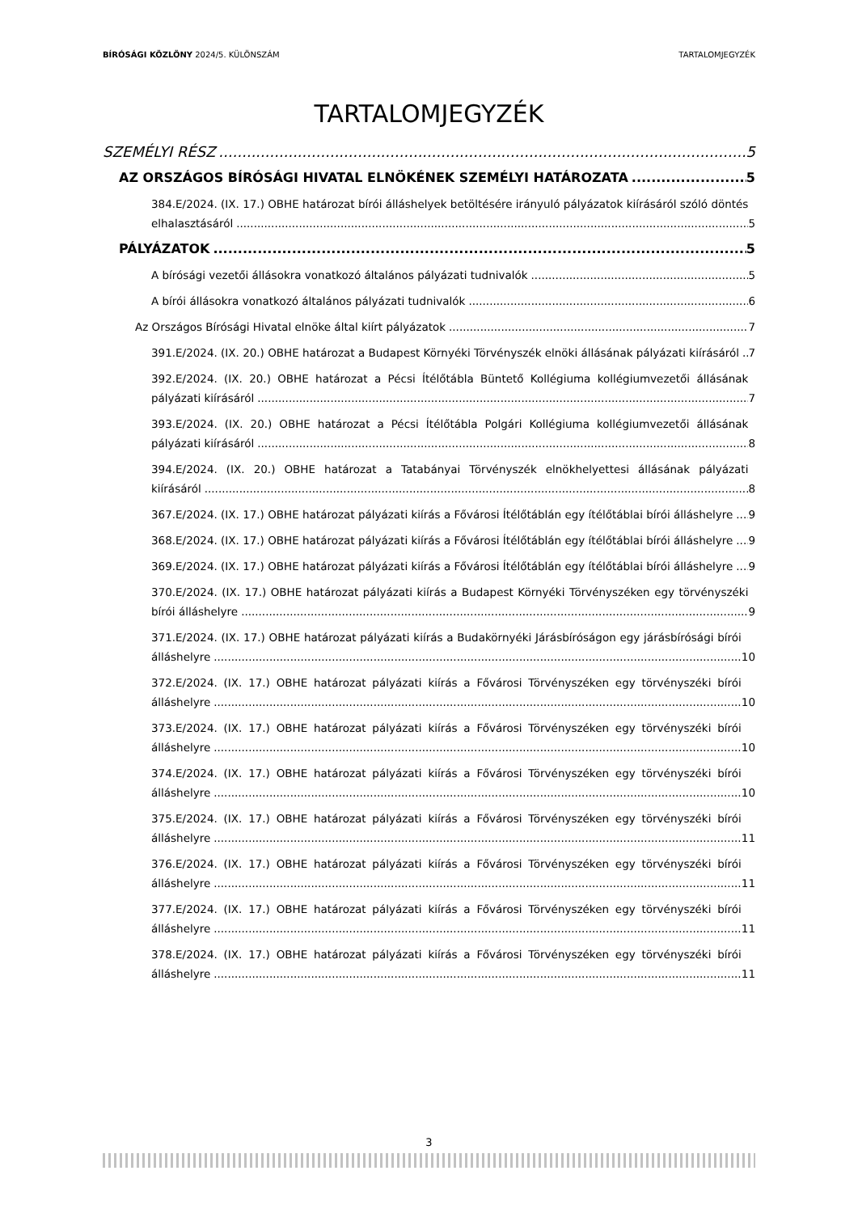BÍRÓSÁGI KÖZLÖNY 2024/5. KÜLÖNSZÁM TARTALOMJEGYZÉK
TARTALOMJEGYZÉK
SZEMÉLYI RÉSZ 5
AZ ORSZÁGOS BÍRÓSÁGI HIVATAL ELNÖKÉNEK SZEMÉLYI HATÁROZATA 5
384.E/2024. (IX. 17.) OBHE határozat bírói álláshelyek betöltésére irányuló pályázatok kiírásáról szóló döntés elhalasztásáról 5
PÁLYÁZATOK 5
A bírósági vezetői állásokra vonatkozó általános pályázati tudnivalók 5
A bírói állásokra vonatkozó általános pályázati tudnivalók 6
Az Országos Bírósági Hivatal elnöke által kiírt pályázatok 7
391.E/2024. (IX. 20.) OBHE határozat a Budapest Környéki Törvényszék elnöki állásának pályázati kiírásáról 7
392.E/2024. (IX. 20.) OBHE határozat a Pécsi Ítélőtábla Büntető Kollégiuma kollégiumvezetői állásának pályázati kiírásáról 7
393.E/2024. (IX. 20.) OBHE határozat a Pécsi Ítélőtábla Polgári Kollégiuma kollégiumvezetői állásának pályázati kiírásáról 8
394.E/2024. (IX. 20.) OBHE határozat a Tatabányai Törvényszék elnökhelyettesi állásának pályázati kiírásáról 8
367.E/2024. (IX. 17.) OBHE határozat pályázati kiírás a Fővárosi Ítélőtáblán egy ítélőtáblai bírói álláshelyre 9
368.E/2024. (IX. 17.) OBHE határozat pályázati kiírás a Fővárosi Ítélőtáblán egy ítélőtáblai bírói álláshelyre 9
369.E/2024. (IX. 17.) OBHE határozat pályázati kiírás a Fővárosi Ítélőtáblán egy ítélőtáblai bírói álláshelyre 9
370.E/2024. (IX. 17.) OBHE határozat pályázati kiírás a Budapest Környéki Törvényszéken egy törvényszéki bírói álláshelyre 9
371.E/2024. (IX. 17.) OBHE határozat pályázati kiírás a Budakörnyéki Járásbíróságon egy járásbírósági bírói álláshelyre 10
372.E/2024. (IX. 17.) OBHE határozat pályázati kiírás a Fővárosi Törvényszéken egy törvényszéki bírói álláshelyre 10
373.E/2024. (IX. 17.) OBHE határozat pályázati kiírás a Fővárosi Törvényszéken egy törvényszéki bírói álláshelyre 10
374.E/2024. (IX. 17.) OBHE határozat pályázati kiírás a Fővárosi Törvényszéken egy törvényszéki bírói álláshelyre 10
375.E/2024. (IX. 17.) OBHE határozat pályázati kiírás a Fővárosi Törvényszéken egy törvényszéki bírói álláshelyre 11
376.E/2024. (IX. 17.) OBHE határozat pályázati kiírás a Fővárosi Törvényszéken egy törvényszéki bírói álláshelyre 11
377.E/2024. (IX. 17.) OBHE határozat pályázati kiírás a Fővárosi Törvényszéken egy törvényszéki bírói álláshelyre 11
378.E/2024. (IX. 17.) OBHE határozat pályázati kiírás a Fővárosi Törvényszéken egy törvényszéki bírói álláshelyre 11
3